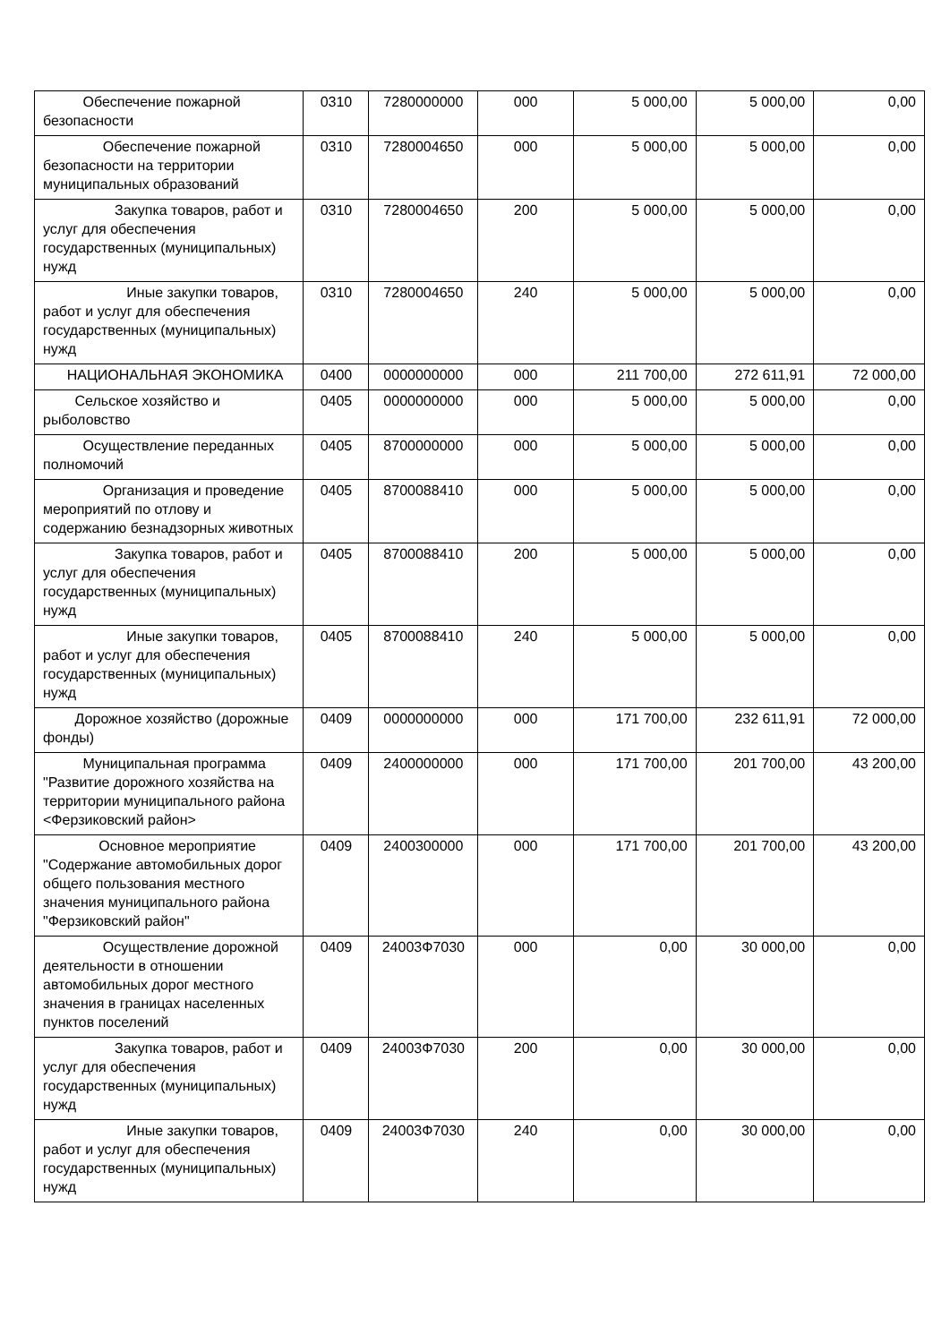| Обеспечение пожарной безопасности | 0310 | 7280000000 | 000 | 5 000,00 | 5 000,00 | 0,00 |
| Обеспечение пожарной безопасности на территории муниципальных образований | 0310 | 7280004650 | 000 | 5 000,00 | 5 000,00 | 0,00 |
| Закупка товаров, работ и услуг для обеспечения государственных (муниципальных) нужд | 0310 | 7280004650 | 200 | 5 000,00 | 5 000,00 | 0,00 |
| Иные закупки товаров, работ и услуг для обеспечения государственных (муниципальных) нужд | 0310 | 7280004650 | 240 | 5 000,00 | 5 000,00 | 0,00 |
| НАЦИОНАЛЬНАЯ ЭКОНОМИКА | 0400 | 0000000000 | 000 | 211 700,00 | 272 611,91 | 72 000,00 |
| Сельское хозяйство и рыболовство | 0405 | 0000000000 | 000 | 5 000,00 | 5 000,00 | 0,00 |
| Осуществление переданных полномочий | 0405 | 8700000000 | 000 | 5 000,00 | 5 000,00 | 0,00 |
| Организация и проведение мероприятий по отлову и содержанию безнадзорных животных | 0405 | 8700088410 | 000 | 5 000,00 | 5 000,00 | 0,00 |
| Закупка товаров, работ и услуг для обеспечения государственных (муниципальных) нужд | 0405 | 8700088410 | 200 | 5 000,00 | 5 000,00 | 0,00 |
| Иные закупки товаров, работ и услуг для обеспечения государственных (муниципальных) нужд | 0405 | 8700088410 | 240 | 5 000,00 | 5 000,00 | 0,00 |
| Дорожное хозяйство (дорожные фонды) | 0409 | 0000000000 | 000 | 171 700,00 | 232 611,91 | 72 000,00 |
| Муниципальная программа "Развитие дорожного хозяйства на территории муниципального района <Ферзиковский район> | 0409 | 2400000000 | 000 | 171 700,00 | 201 700,00 | 43 200,00 |
| Основное мероприятие "Содержание автомобильных дорог общего пользования местного значения муниципального района "Ферзиковский район" | 0409 | 2400300000 | 000 | 171 700,00 | 201 700,00 | 43 200,00 |
| Осуществление дорожной деятельности в отношении автомобильных дорог местного значения в границах населенных пунктов поселений | 0409 | 24003Ф7030 | 000 | 0,00 | 30 000,00 | 0,00 |
| Закупка товаров, работ и услуг для обеспечения государственных (муниципальных) нужд | 0409 | 24003Ф7030 | 200 | 0,00 | 30 000,00 | 0,00 |
| Иные закупки товаров, работ и услуг для обеспечения государственных (муниципальных) нужд | 0409 | 24003Ф7030 | 240 | 0,00 | 30 000,00 | 0,00 |